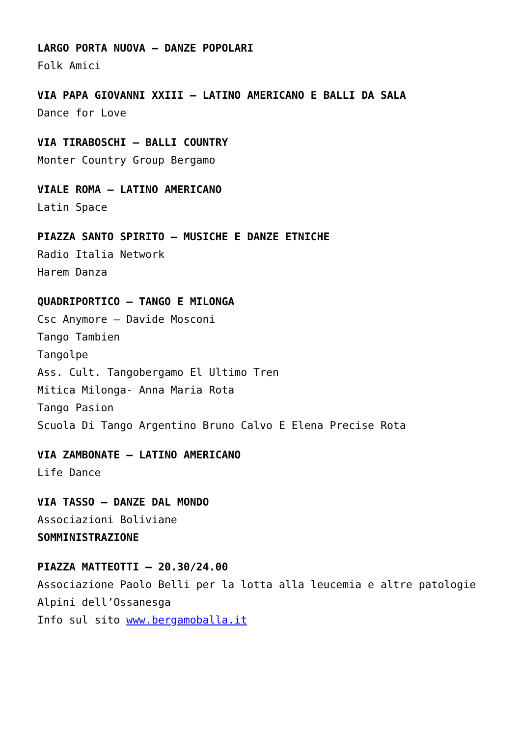LARGO PORTA NUOVA – DANZE POPOLARI
Folk Amici
VIA PAPA GIOVANNI XXIII – LATINO AMERICANO E BALLI DA SALA
Dance for Love
VIA TIRABOSCHI – BALLI COUNTRY
Monter Country Group Bergamo
VIALE ROMA – LATINO AMERICANO
Latin Space
PIAZZA SANTO SPIRITO – MUSICHE E DANZE ETNICHE
Radio Italia Network
Harem Danza
QUADRIPORTICO – TANGO E MILONGA
Csc Anymore – Davide Mosconi
Tango Tambien
Tangolpe
Ass. Cult. Tangobergamo El Ultimo Tren
Mitica Milonga- Anna Maria Rota
Tango Pasion
Scuola Di Tango Argentino Bruno Calvo E Elena Precise Rota
VIA ZAMBONATE – LATINO AMERICANO
Life Dance
VIA TASSO – DANZE DAL MONDO
Associazioni Boliviane
SOMMINISTRAZIONE
PIAZZA MATTEOTTI – 20.30/24.00
Associazione Paolo Belli per la lotta alla leucemia e altre patologie
Alpini dell’Ossanesga
Info sul sito www.bergamoballa.it